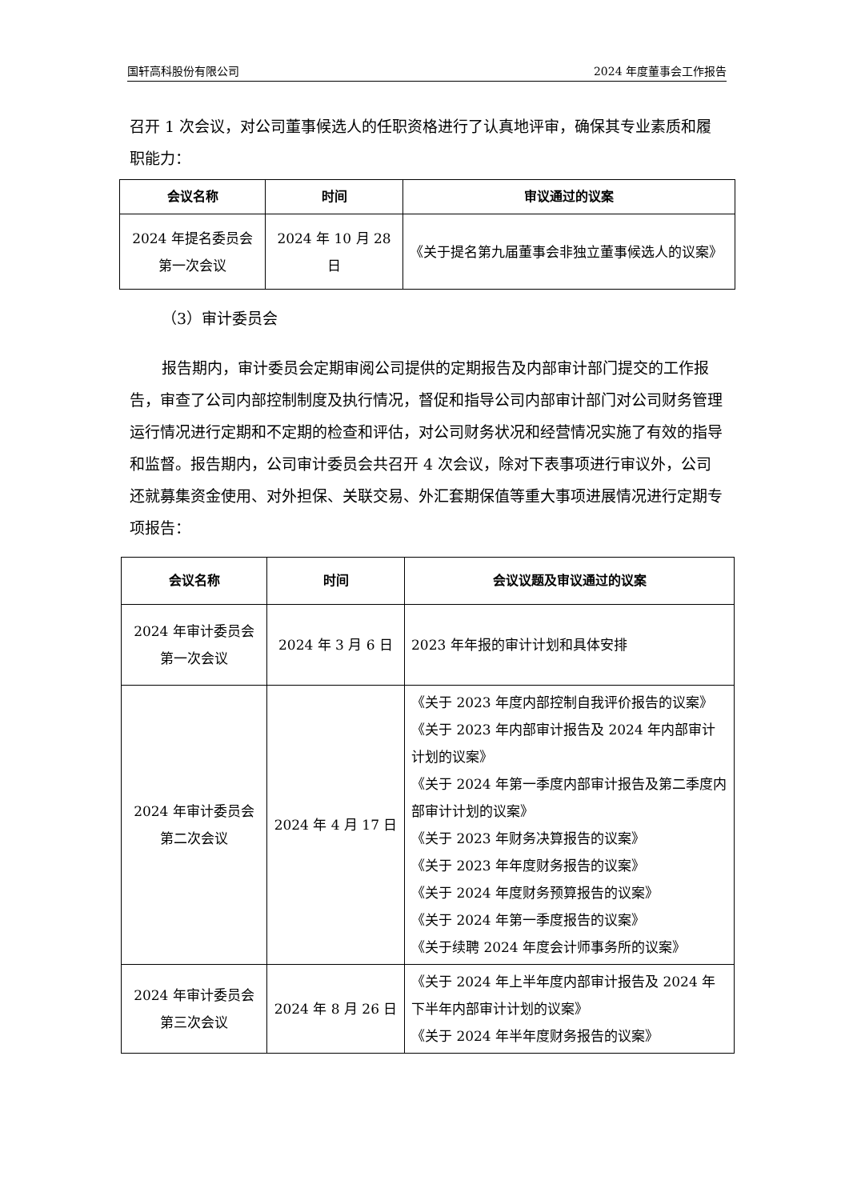国轩高科股份有限公司 2024 年度董事会工作报告
召开 1 次会议，对公司董事候选人的任职资格进行了认真地评审，确保其专业素质和履职能力：
| 会议名称 | 时间 | 审议通过的议案 |
| --- | --- | --- |
| 2024 年提名委员会 第一次会议 | 2024 年 10 月 28 日 | 《关于提名第九届董事会非独立董事候选人的议案》 |
（3）审计委员会
报告期内，审计委员会定期审阅公司提供的定期报告及内部审计部门提交的工作报告，审查了公司内部控制制度及执行情况，督促和指导公司内部审计部门对公司财务管理运行情况进行定期和不定期的检查和评估，对公司财务状况和经营情况实施了有效的指导和监督。报告期内，公司审计委员会共召开 4 次会议，除对下表事项进行审议外，公司还就募集资金使用、对外担保、关联交易、外汇套期保值等重大事项进展情况进行定期专项报告：
| 会议名称 | 时间 | 会议议题及审议通过的议案 |
| --- | --- | --- |
| 2024 年审计委员会 第一次会议 | 2024 年 3 月 6 日 | 2023 年年报的审计计划和具体安排 |
| 2024 年审计委员会 第二次会议 | 2024 年 4 月 17 日 | 《关于 2023 年度内部控制自我评价报告的议案》 《关于 2023 年内部审计报告及 2024 年内部审计计划的议案》 《关于 2024 年第一季度内部审计报告及第二季度内部审计计划的议案》 《关于 2023 年财务决算报告的议案》 《关于 2023 年年度财务报告的议案》 《关于 2024 年度财务预算报告的议案》 《关于 2024 年第一季度报告的议案》 《关于续聘 2024 年度会计师事务所的议案》 |
| 2024 年审计委员会 第三次会议 | 2024 年 8 月 26 日 | 《关于 2024 年上半年度内部审计报告及 2024 年下半年内部审计计划的议案》 《关于 2024 年半年度财务报告的议案》 |